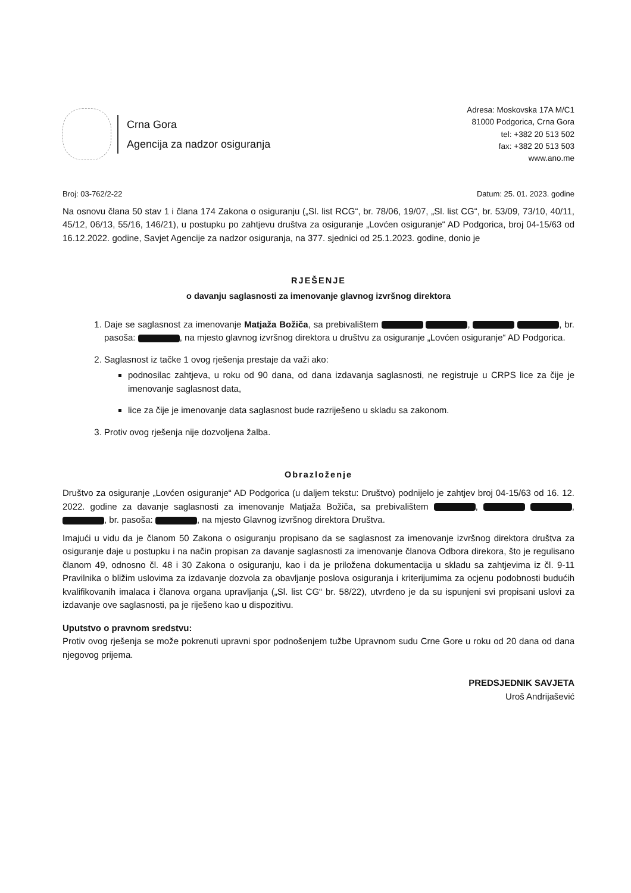Crna Gora
Agencija za nadzor osiguranja
Adresa: Moskovska 17A M/C1
81000 Podgorica, Crna Gora
tel: +382 20 513 502
fax: +382 20 513 503
www.ano.me
Broj: 03-762/2-22 Datum: 25. 01. 2023. godine
Na osnovu člana 50 stav 1 i člana 174 Zakona o osiguranju („Sl. list RCG“, br. 78/06, 19/07, „Sl. list CG“, br. 53/09, 73/10, 40/11, 45/12, 06/13, 55/16, 146/21), u postupku po zahtjevu društva za osiguranje „Lovćen osiguranje“ AD Podgorica, broj 04-15/63 od 16.12.2022. godine, Savjet Agencije za nadzor osiguranja, na 377. sjednici od 25.1.2023. godine, donio je
RJEŠENJE
o davanju saglasnosti za imenovanje glavnog izvršnog direktora
1. Daje se saglasnost za imenovanje Matjaža Božiča, sa prebivalištem , , br. pasoša: , na mjesto glavnog izvršnog direktora u društvu za osiguranje „Lovćen osiguranje“ AD Podgorica.
2. Saglasnost iz tačke 1 ovog rješenja prestaje da važi ako:
podnosilac zahtjeva, u roku od 90 dana, od dana izdavanja saglasnosti, ne registruje u CRPS lice za čije je imenovanje saglasnost data,
lice za čije je imenovanje data saglasnost bude razriješeno u skladu sa zakonom.
3. Protiv ovog rješenja nije dozvoljena žalba.
Obrazloženje
Društvo za osiguranje „Lovćen osiguranje“ AD Podgorica (u daljem tekstu: Društvo) podnijelo je zahtjev broj 04-15/63 od 16. 12. 2022. godine za davanje saglasnosti za imenovanje Matjaža Božiča, sa prebivalištem , , , br. pasoša: , na mjesto Glavnog izvršnog direktora Društva.
Imajući u vidu da je članom 50 Zakona o osiguranju propisano da se saglasnost za imenovanje izvršnog direktora društva za osiguranje daje u postupku i na način propisan za davanje saglasnosti za imenovanje članova Odbora direkora, što je regulisano članom 49, odnosno čl. 48 i 30 Zakona o osiguranju, kao i da je priložena dokumentacija u skladu sa zahtjevima iz čl. 9-11 Pravilnika o bližim uslovima za izdavanje dozvola za obavljanje poslova osiguranja i kriterijumima za ocjenu podobnosti budućih kvalifikovanih imalaca i članova organa upravljanja („Sl. list CG“ br. 58/22), utvrđeno je da su ispunjeni svi propisani uslovi za izdavanje ove saglasnosti, pa je riješeno kao u dispozitivu.
Uputstvo o pravnom sredstvu:
Protiv ovog rješenja se može pokrenuti upravni spor podnošenjem tužbe Upravnom sudu Crne Gore u roku od 20 dana od dana njegovog prijema.
PREDSJEDNIK SAVJETA
Uroš Andrijašević